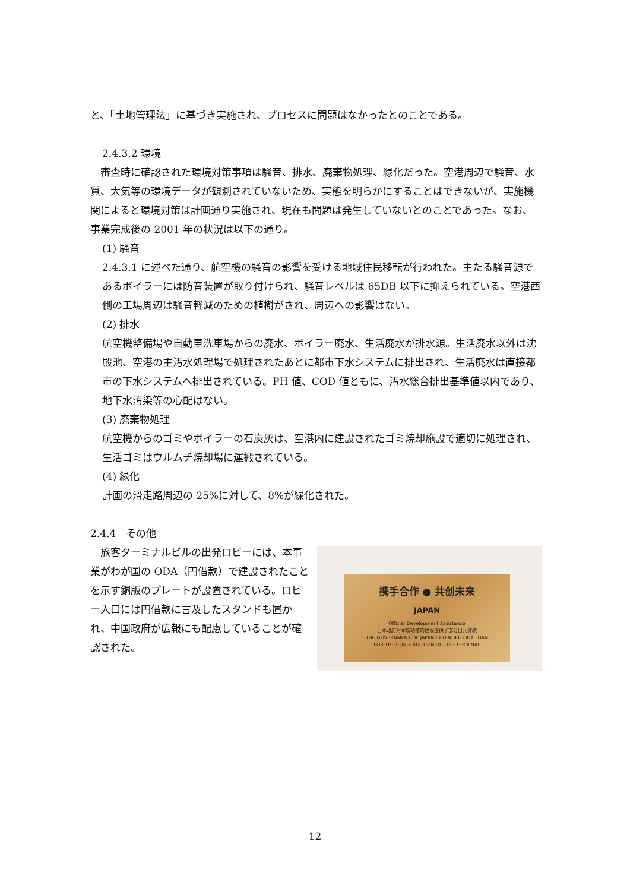と、「土地管理法」に基づき実施され、プロセスに問題はなかったとのことである。
2.4.3.2 環境
　審査時に確認された環境対策事項は騒音、排水、廃棄物処理、緑化だった。空港周辺で騒音、水質、大気等の環境データが観測されていないため、実態を明らかにすることはできないが、実施機関によると環境対策は計画通り実施され、現在も問題は発生していないとのことであった。なお、事業完成後の 2001 年の状況は以下の通り。
(1) 騒音
2.4.3.1 に述べた通り、航空機の騒音の影響を受ける地域住民移転が行われた。主たる騒音源であるボイラーには防音装置が取り付けられ、騒音レベルは 65DB 以下に抑えられている。空港西側の工場周辺は騒音軽減のための植樹がされ、周辺への影響はない。
(2) 排水
航空機整備場や自動車洗車場からの廃水、ボイラー廃水、生活廃水が排水源。生活廃水以外は沈殿池、空港の主汚水処理場で処理されたあとに都市下水システムに排出され、生活廃水は直接都市の下水システムへ排出されている。PH 値、COD 値ともに、汚水総合排出基準値以内であり、地下水汚染等の心配はない。
(3) 廃棄物処理
航空機からのゴミやボイラーの石炭灰は、空港内に建設されたゴミ焼却施設で適切に処理され、生活ゴミはウルムチ焼却場に運搬されている。
(4) 緑化
計画の滑走路周辺の 25%に対して、8%が緑化された。
2.4.4　その他
　旅客ターミナルビルの出発ロビーには、本事業がわが国の ODA（円借款）で建設されたことを示す銅版のプレートが設置されている。ロビー入口には円借款に言及したスタンドも置かれ、中国政府が広報にも配慮していることが確認された。
携手合作 ● 共创未来
JAPAN
Official Development Assistance
日本政府对本航站楼的建设提供了部分日元贷款
THE GOVERNMENT OF JAPAN EXTENDED ODA LOAN
FOR THE CONSTRUCTION OF THIS TERMINAL
12